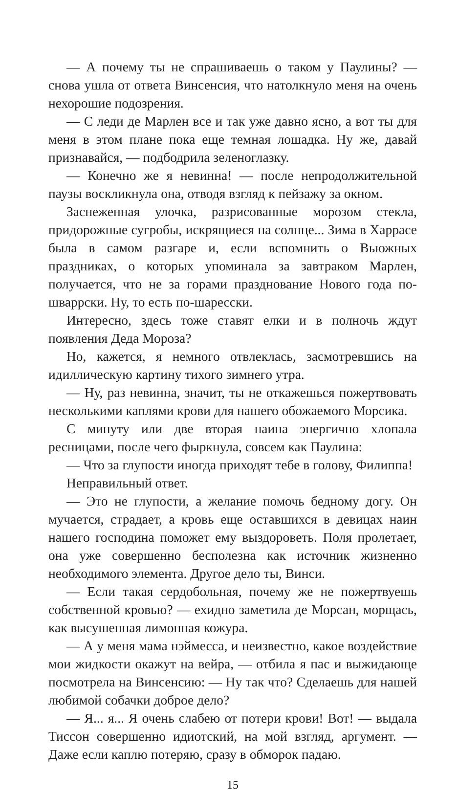— А почему ты не спрашиваешь о таком у Паулины? — снова ушла от ответа Винсенсия, что натолкнуло меня на очень нехорошие подозрения.
— С леди де Марлен все и так уже давно ясно, а вот ты для меня в этом плане пока еще темная лошадка. Ну же, давай признавайся, — подбодрила зеленоглазку.
— Конечно же я невинна! — после непродолжительной паузы воскликнула она, отводя взгляд к пейзажу за окном.
Заснеженная улочка, разрисованные морозом стекла, придорожные сугробы, искрящиеся на солнце... Зима в Харрасе была в самом разгаре и, если вспомнить о Вьюжных праздниках, о которых упоминала за завтраком Марлен, получается, что не за горами празднование Нового года по-шваррски. Ну, то есть по-шаресски.
Интересно, здесь тоже ставят елки и в полночь ждут появления Деда Мороза?
Но, кажется, я немного отвлеклась, засмотревшись на идиллическую картину тихого зимнего утра.
— Ну, раз невинна, значит, ты не откажешься пожертвовать несколькими каплями крови для нашего обожаемого Морсика.
С минуту или две вторая наина энергично хлопала ресницами, после чего фыркнула, совсем как Паулина:
— Что за глупости иногда приходят тебе в голову, Филиппа!
Неправильный ответ.
— Это не глупости, а желание помочь бедному догу. Он мучается, страдает, а кровь еще оставшихся в девицах наин нашего господина поможет ему выздороветь. Поля пролетает, она уже совершенно бесполезна как источник жизненно необходимого элемента. Другое дело ты, Винси.
— Если такая сердобольная, почему же не пожертвуешь собственной кровью? — ехидно заметила де Морсан, морщась, как высушенная лимонная кожура.
— А у меня мама нэймесса, и неизвестно, какое воздействие мои жидкости окажут на вейра, — отбила я пас и выжидающе посмотрела на Винсенсию: — Ну так что? Сделаешь для нашей любимой собачки доброе дело?
— Я... я... Я очень слабею от потери крови! Вот! — выдала Тиссон совершенно идиотский, на мой взгляд, аргумент. — Даже если каплю потеряю, сразу в обморок падаю.
15